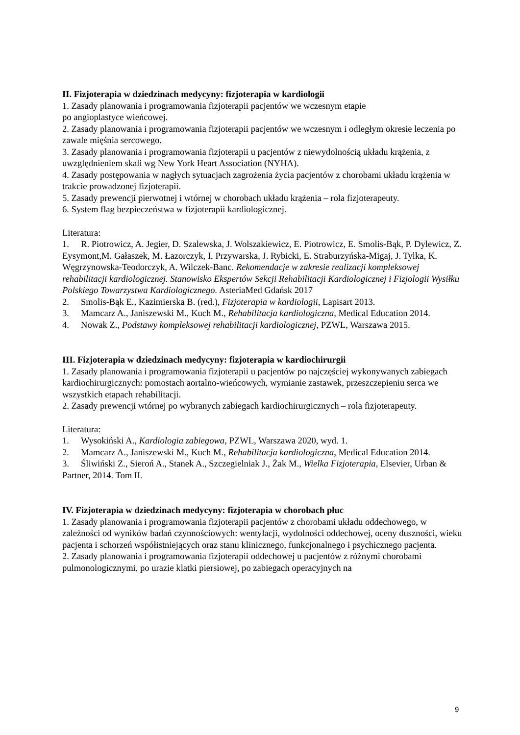II. Fizjoterapia w dziedzinach medycyny: fizjoterapia w kardiologii
1. Zasady planowania i programowania fizjoterapii pacjentów we wczesnym etapie
po angioplastyce wieńcowej.
2. Zasady planowania i programowania fizjoterapii pacjentów we wczesnym i odległym okresie leczenia po zawale mięśnia sercowego.
3. Zasady planowania i programowania fizjoterapii u pacjentów z niewydolnością układu krążenia, z uwzględnieniem skali wg New York Heart Association (NYHA).
4. Zasady postępowania w nagłych sytuacjach zagrożenia życia pacjentów z chorobami układu krążenia w trakcie prowadzonej fizjoterapii.
5. Zasady prewencji pierwotnej i wtórnej w chorobach układu krążenia – rola fizjoterapeuty.
6. System flag bezpieczeństwa w fizjoterapii kardiologicznej.
Literatura:
1. R. Piotrowicz, A. Jegier, D. Szalewska, J. Wolszakiewicz, E. Piotrowicz, E. Smolis-Bąk, P. Dylewicz, Z. Eysymont,M. Gałaszek, M. Łazorczyk, I. Przywarska, J. Rybicki, E. Straburzyńska-Migaj, J. Tylka, K. Węgrzynowska-Teodorczyk, A. Wilczek-Banc. Rekomendacje w zakresie realizacji kompleksowej rehabilitacji kardiologicznej. Stanowisko Ekspertów Sekcji Rehabilitacji Kardiologicznej i Fizjologii Wysiłku Polskiego Towarzystwa Kardiologicznego. AsteriaMed Gdańsk 2017
2. Smolis-Bąk E., Kazimierska B. (red.), Fizjoterapia w kardiologii, Lapisart 2013.
3. Mamcarz A., Janiszewski M., Kuch M., Rehabilitacja kardiologiczna, Medical Education 2014.
4. Nowak Z., Podstawy kompleksowej rehabilitacji kardiologicznej, PZWL, Warszawa 2015.
III. Fizjoterapia w dziedzinach medycyny: fizjoterapia w kardiochirurgii
1. Zasady planowania i programowania fizjoterapii u pacjentów po najczęściej wykonywanych zabiegach kardiochirurgicznych: pomostach aortalno-wieńcowych, wymianie zastawek, przeszczepieniu serca we wszystkich etapach rehabilitacji.
2. Zasady prewencji wtórnej po wybranych zabiegach kardiochirurgicznych – rola fizjoterapeuty.
Literatura:
1. Wysokiński A., Kardiologia zabiegowa, PZWL, Warszawa 2020, wyd. 1.
2. Mamcarz A., Janiszewski M., Kuch M., Rehabilitacja kardiologiczna, Medical Education 2014.
3. Śliwiński Z., Sieroń A., Stanek A., Szczegielniak J., Żak M., Wielka Fizjoterapia, Elsevier, Urban & Partner, 2014. Tom II.
IV. Fizjoterapia w dziedzinach medycyny: fizjoterapia w chorobach płuc
1. Zasady planowania i programowania fizjoterapii pacjentów z chorobami układu oddechowego, w zależności od wyników badań czynnościowych: wentylacji, wydolności oddechowej, oceny duszności, wieku pacjenta i schorzeń współistniejących oraz stanu klinicznego, funkcjonalnego i psychicznego pacjenta.
2. Zasady planowania i programowania fizjoterapii oddechowej u pacjentów z różnymi chorobami pulmonologicznymi, po urazie klatki piersiowej, po zabiegach operacyjnych na
9